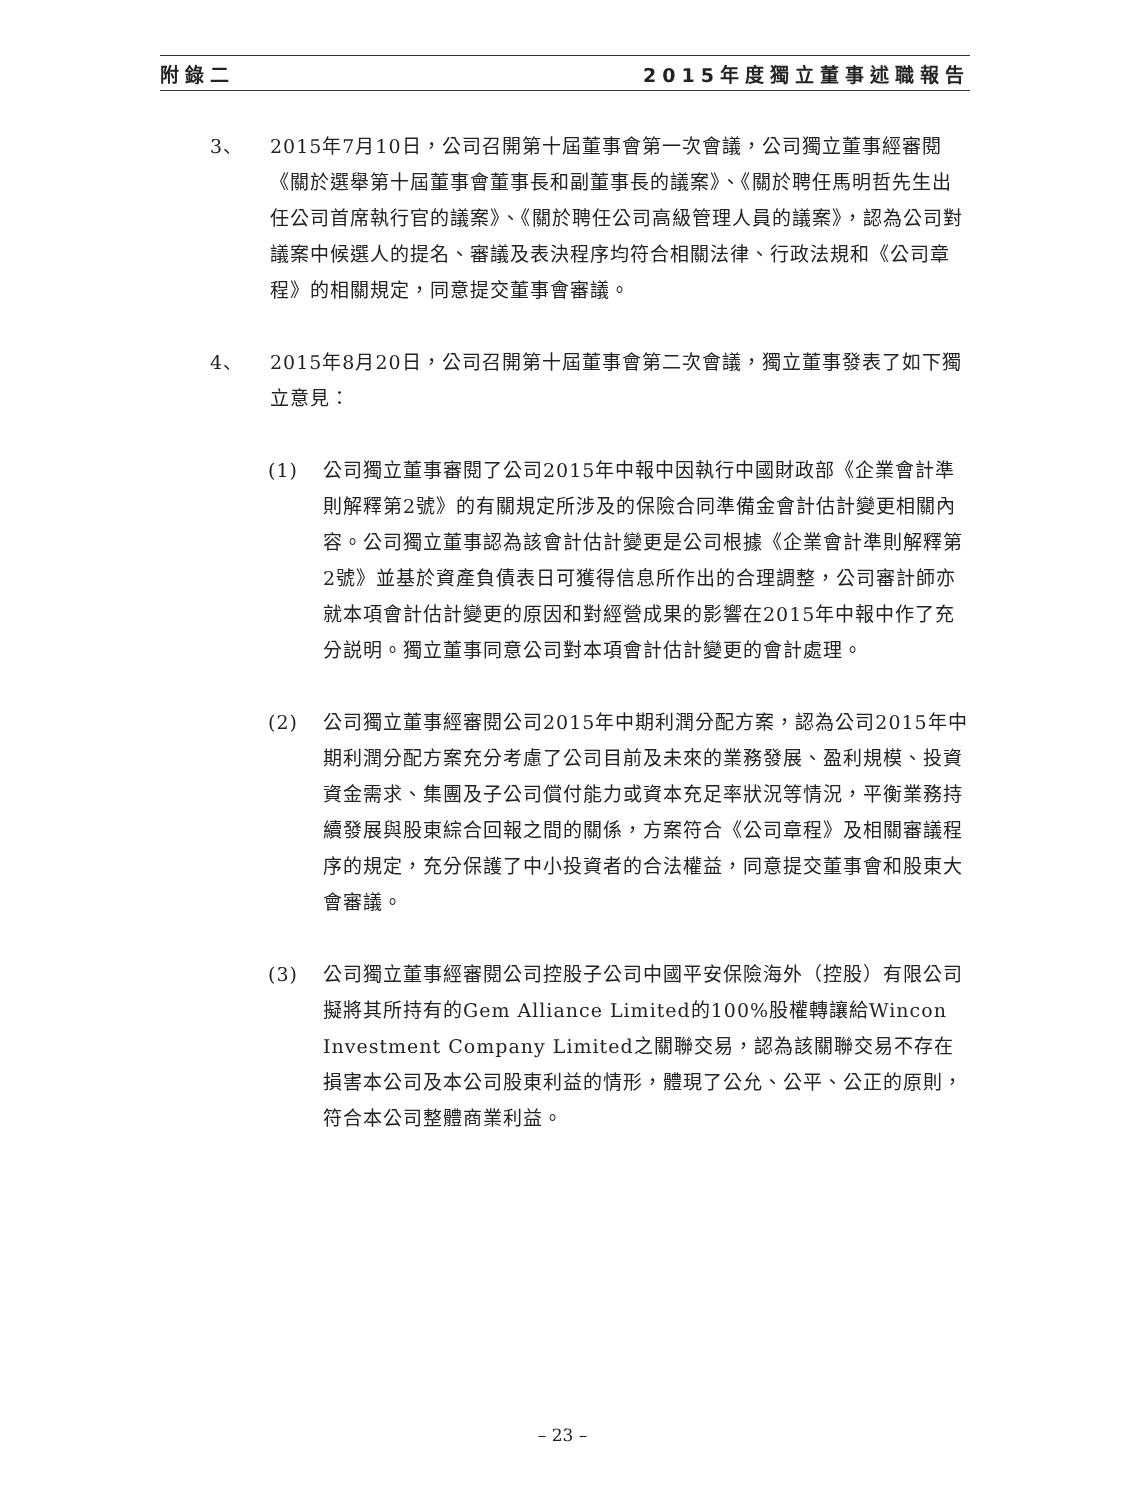附錄二 2015年度獨立董事述職報告
3、 2015年7月10日，公司召開第十屆董事會第一次會議，公司獨立董事經審閱《關於選舉第十屆董事會董事長和副董事長的議案》、《關於聘任馬明哲先生出任公司首席執行官的議案》、《關於聘任公司高級管理人員的議案》，認為公司對議案中候選人的提名、審議及表決程序均符合相關法律、行政法規和《公司章程》的相關規定，同意提交董事會審議。
4、 2015年8月20日，公司召開第十屆董事會第二次會議，獨立董事發表了如下獨立意見：
(1) 公司獨立董事審閱了公司2015年中報中因執行中國財政部《企業會計準則解釋第2號》的有關規定所涉及的保險合同準備金會計估計變更相關內容。公司獨立董事認為該會計估計變更是公司根據《企業會計準則解釋第2號》並基於資產負債表日可獲得信息所作出的合理調整，公司審計師亦就本項會計估計變更的原因和對經營成果的影響在2015年中報中作了充分説明。獨立董事同意公司對本項會計估計變更的會計處理。
(2) 公司獨立董事經審閱公司2015年中期利潤分配方案，認為公司2015年中期利潤分配方案充分考慮了公司目前及未來的業務發展、盈利規模、投資資金需求、集團及子公司償付能力或資本充足率狀況等情況，平衡業務持續發展與股東綜合回報之間的關係，方案符合《公司章程》及相關審議程序的規定，充分保護了中小投資者的合法權益，同意提交董事會和股東大會審議。
(3) 公司獨立董事經審閱公司控股子公司中國平安保險海外（控股）有限公司擬將其所持有的Gem Alliance Limited的100%股權轉讓給Wincon Investment Company Limited之關聯交易，認為該關聯交易不存在損害本公司及本公司股東利益的情形，體現了公允、公平、公正的原則，符合本公司整體商業利益。
– 23 –